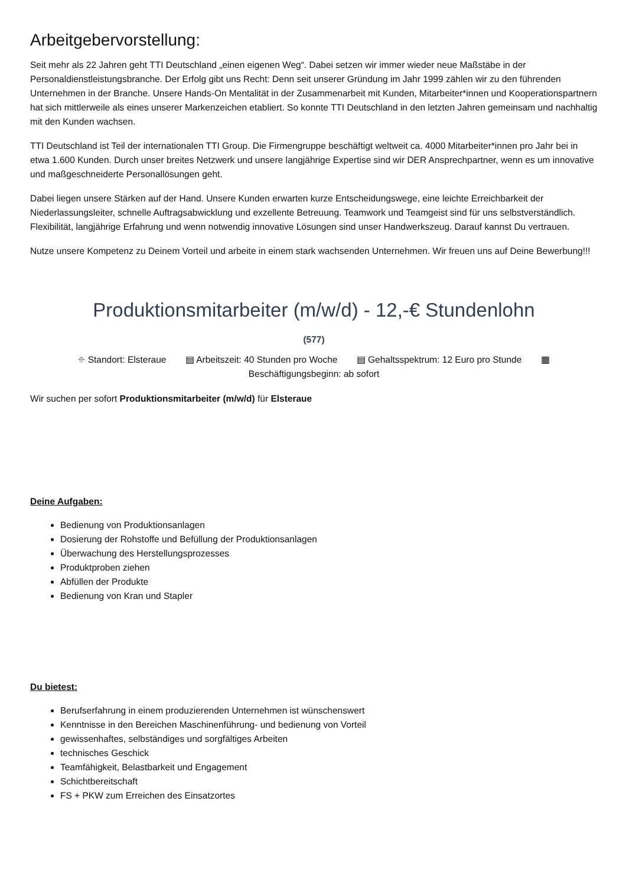Arbeitgebervorstellung:
Seit mehr als 22 Jahren geht TTI Deutschland „einen eigenen Weg“. Dabei setzen wir immer wieder neue Maßstäbe in der Personaldienstleistungsbranche. Der Erfolg gibt uns Recht: Denn seit unserer Gründung im Jahr 1999 zählen wir zu den führenden Unternehmen in der Branche. Unsere Hands-On Mentalität in der Zusammenarbeit mit Kunden, Mitarbeiter*innen und Kooperationspartnern hat sich mittlerweile als eines unserer Markenzeichen etabliert. So konnte TTI Deutschland in den letzten Jahren gemeinsam und nachhaltig mit den Kunden wachsen.
TTI Deutschland ist Teil der internationalen TTI Group. Die Firmengruppe beschäftigt weltweit ca. 4000 Mitarbeiter*innen pro Jahr bei in etwa 1.600 Kunden. Durch unser breites Netzwerk und unsere langjährige Expertise sind wir DER Ansprechpartner, wenn es um innovative und maßgeschneiderte Personallösungen geht.
Dabei liegen unsere Stärken auf der Hand. Unsere Kunden erwarten kurze Entscheidungswege, eine leichte Erreichbarkeit der Niederlassungsleiter, schnelle Auftragsabwicklung und exzellente Betreuung. Teamwork und Teamgeist sind für uns selbstverständlich. Flexibilität, langjährige Erfahrung und wenn notwendig innovative Lösungen sind unser Handwerkszeug. Darauf kannst Du vertrauen.
Nutze unsere Kompetenz zu Deinem Vorteil und arbeite in einem stark wachsenden Unternehmen. Wir freuen uns auf Deine Bewerbung!!!
Produktionsmitarbeiter (m/w/d) - 12,-€ Stundenlohn
(577)
⌖ Standort: Elsteraue ▤ Arbeitszeit: 40 Stunden pro Woche ▤ Gehaltsspektrum: 12 Euro pro Stunde ▦
Beschäftigungsbeginn: ab sofort
Wir suchen per sofort Produktionsmitarbeiter (m/w/d) für Elsteraue
Deine Aufgaben:
Bedienung von Produktionsanlagen
Dosierung der Rohstoffe und Befüllung der Produktionsanlagen
Überwachung des Herstellungsprozesses
Produktproben ziehen
Abfüllen der Produkte
Bedienung von Kran und Stapler
Du bietest:
Berufserfahrung in einem produzierenden Unternehmen ist wünschenswert
Kenntnisse in den Bereichen Maschinenführung- und bedienung von Vorteil
gewissenhaftes, selbständiges und sorgfältiges Arbeiten
technisches Geschick
Teamfähigkeit, Belastbarkeit und Engagement
Schichtbereitschaft
FS + PKW zum Erreichen des Einsatzortes